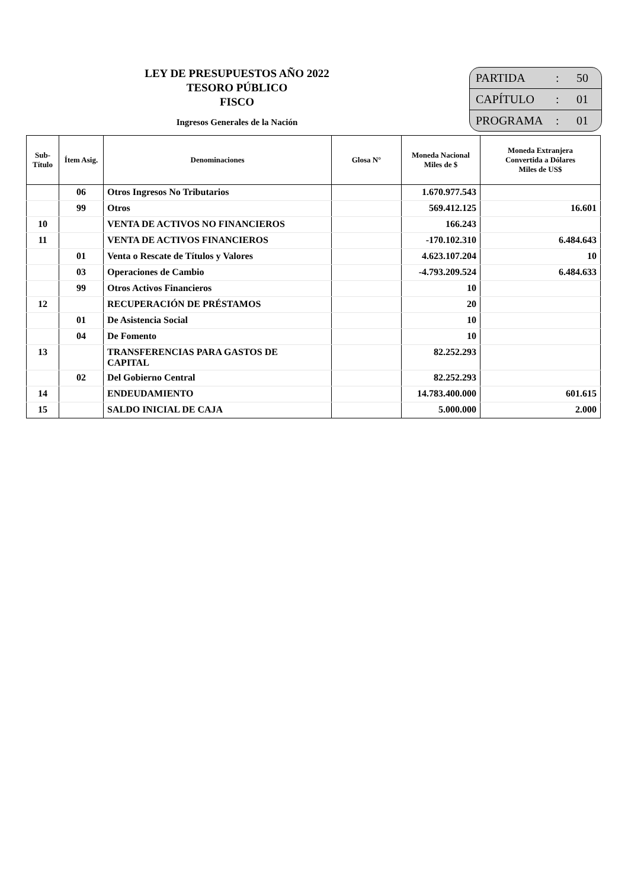LEY DE PRESUPUESTOS AÑO 2022
TESORO PÚBLICO
FISCO
Ingresos Generales de la Nación
PARTIDA: 50
CAPÍTULO: 01
PROGRAMA: 01
| Sub- Título | Ítem Asig. | Denominaciones | Glosa N° | Moneda Nacional Miles de $ | Moneda Extranjera Convertida a Dólares Miles de US$ |
| --- | --- | --- | --- | --- | --- |
| | 06 | Otros Ingresos No Tributarios | | 1.670.977.543 | |
| | 99 | Otros | | 569.412.125 | 16.601 |
| 10 | | VENTA DE ACTIVOS NO FINANCIEROS | | 166.243 | |
| 11 | | VENTA DE ACTIVOS FINANCIEROS | | -170.102.310 | 6.484.643 |
| | 01 | Venta o Rescate de Títulos y Valores | | 4.623.107.204 | 10 |
| | 03 | Operaciones de Cambio | | -4.793.209.524 | 6.484.633 |
| | 99 | Otros Activos Financieros | | 10 | |
| 12 | | RECUPERACIÓN DE PRÉSTAMOS | | 20 | |
| | 01 | De Asistencia Social | | 10 | |
| | 04 | De Fomento | | 10 | |
| 13 | | TRANSFERENCIAS PARA GASTOS DE CAPITAL | | 82.252.293 | |
| | 02 | Del Gobierno Central | | 82.252.293 | |
| 14 | | ENDEUDAMIENTO | | 14.783.400.000 | 601.615 |
| 15 | | SALDO INICIAL DE CAJA | | 5.000.000 | 2.000 |